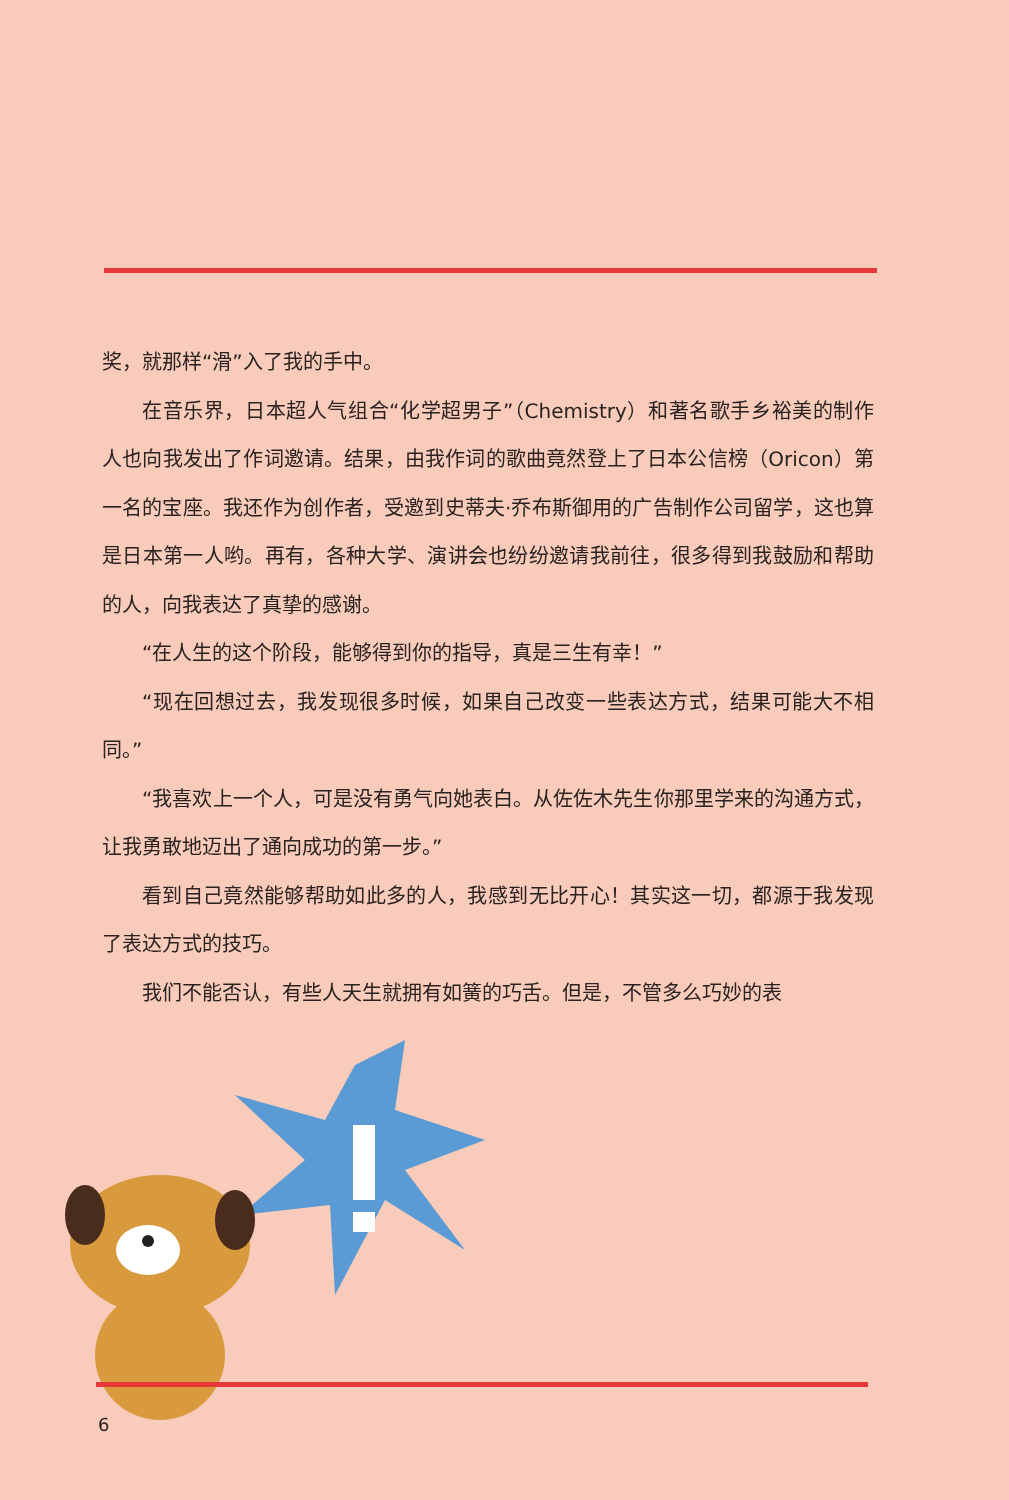奖，就那样“滑”入了我的手中。
在音乐界，日本超人气组合“化学超男子”（Chemistry）和著名歌手乡裕美的制作人也向我发出了作词邀请。结果，由我作词的歌曲竟然登上了日本公信榜（Oricon）第一名的宝座。我还作为创作者，受邀到史蒂夫·乔布斯御用的广告制作公司留学，这也算是日本第一人哟。再有，各种大学、演讲会也纷纷邀请我前往，很多得到我鼓励和帮助的人，向我表达了真挚的感谢。
“在人生的这个阶段，能够得到你的指导，真是三生有幸！”
“现在回想过去，我发现很多时候，如果自己改变一些表达方式，结果可能大不相同。”
“我喜欢上一个人，可是没有勇气向她表白。从佐佐木先生你那里学来的沟通方式，让我勇敢地迈出了通向成功的第一步。”
看到自己竟然能够帮助如此多的人，我感到无比开心！其实这一切，都源于我发现了表达方式的技巧。
我们不能否认，有些人天生就拥有如簧的巧舌。但是，不管多么巧妙的表
6